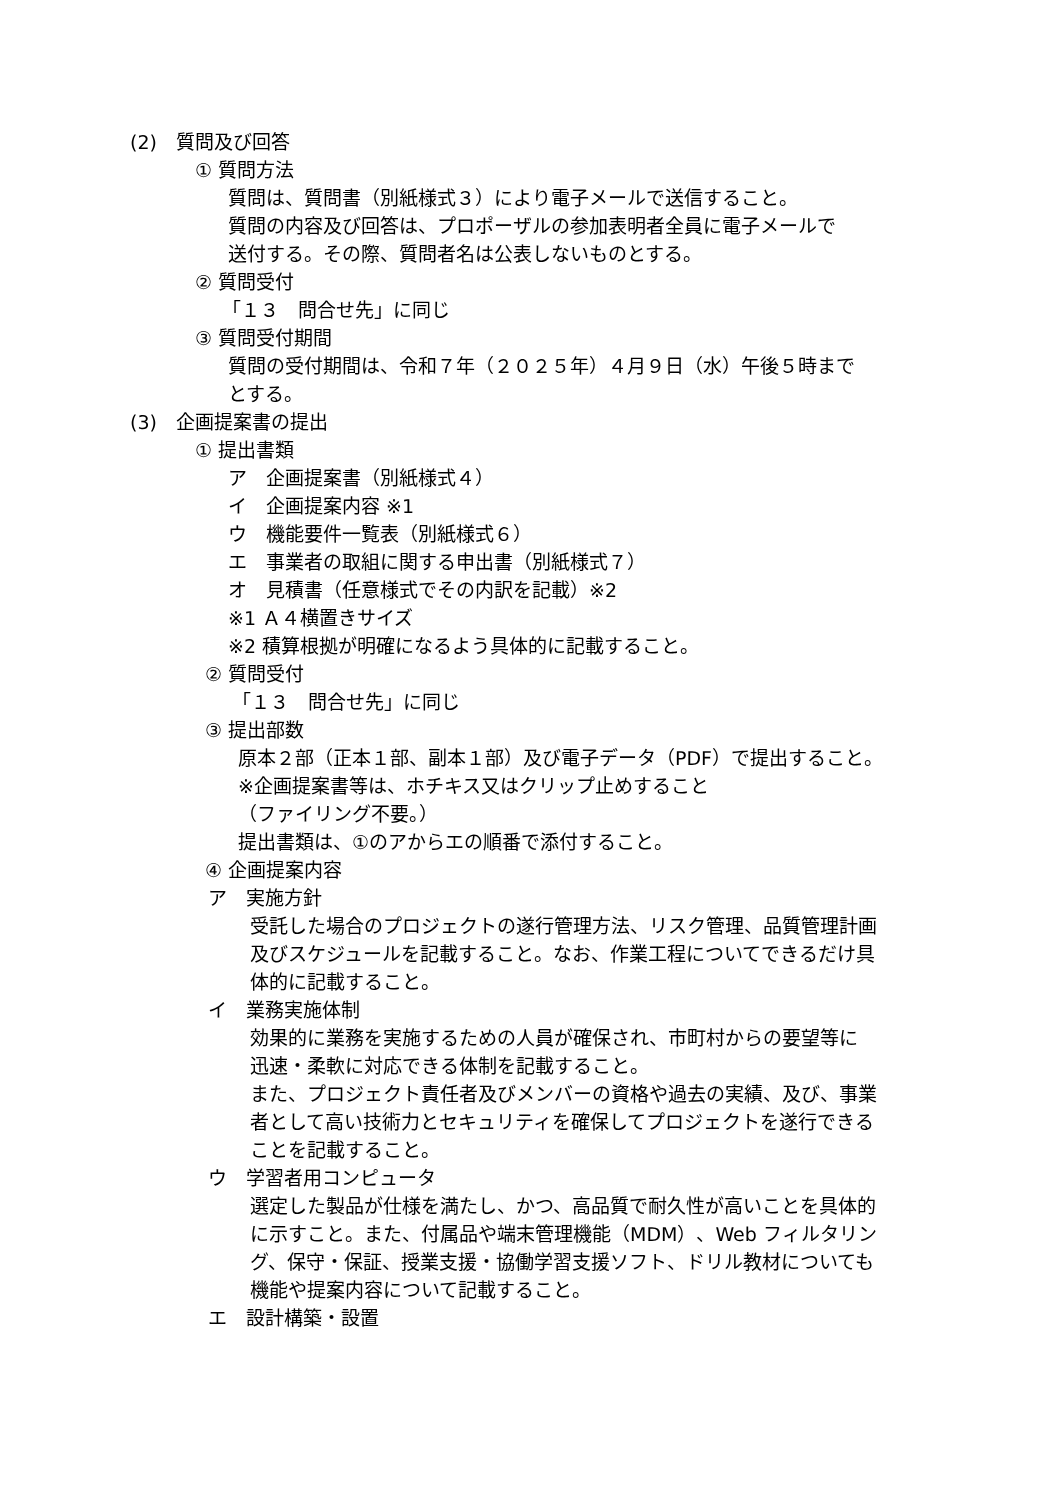(2)　質問及び回答
① 質問方法
質問は、質問書（別紙様式３）により電子メールで送信すること。
質問の内容及び回答は、プロポーザルの参加表明者全員に電子メールで
送付する。その際、質問者名は公表しないものとする。
② 質問受付
「１３　問合せ先」に同じ
③ 質問受付期間
質問の受付期間は、令和７年（２０２５年）４月９日（水）午後５時まで
とする。
(3)　企画提案書の提出
① 提出書類
ア　企画提案書（別紙様式４）
イ　企画提案内容 ※1
ウ　機能要件一覧表（別紙様式６）
エ　事業者の取組に関する申出書（別紙様式７）
オ　見積書（任意様式でその内訳を記載）※2
※1 Ａ４横置きサイズ
※2 積算根拠が明確になるよう具体的に記載すること。
② 質問受付
「１３　問合せ先」に同じ
③ 提出部数
原本２部（正本１部、副本１部）及び電子データ（PDF）で提出すること。
※企画提案書等は、ホチキス又はクリップ止めすること
（ファイリング不要。）
提出書類は、①のアからエの順番で添付すること。
④ 企画提案内容
ア　実施方針
受託した場合のプロジェクトの遂行管理方法、リスク管理、品質管理計画
及びスケジュールを記載すること。なお、作業工程についてできるだけ具
体的に記載すること。
イ　業務実施体制
効果的に業務を実施するための人員が確保され、市町村からの要望等に
迅速・柔軟に対応できる体制を記載すること。
また、プロジェクト責任者及びメンバーの資格や過去の実績、及び、事業
者として高い技術力とセキュリティを確保してプロジェクトを遂行できる
ことを記載すること。
ウ　学習者用コンピュータ
選定した製品が仕様を満たし、かつ、高品質で耐久性が高いことを具体的
に示すこと。また、付属品や端末管理機能（MDM）、Web フィルタリン
グ、保守・保証、授業支援・協働学習支援ソフト、ドリル教材についても
機能や提案内容について記載すること。
エ　設計構築・設置